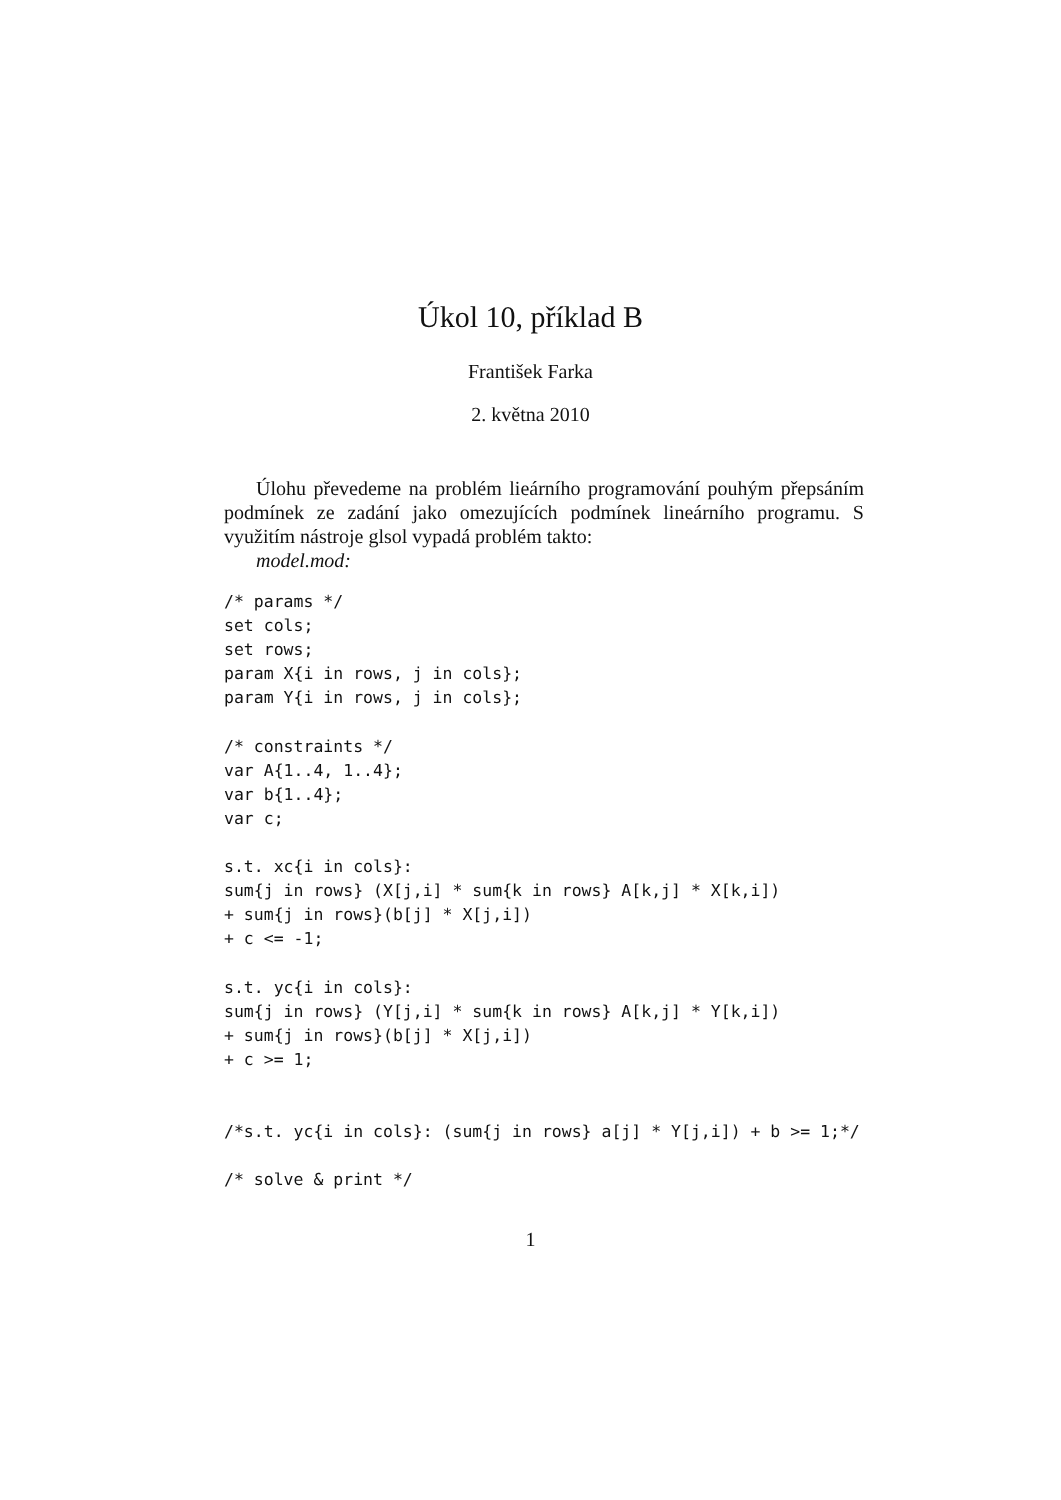Úkol 10, příklad B
František Farka
2. května 2010
Úlohu převedeme na problém lieárního programování pouhým přepsáním podmínek ze zadání jako omezujících podmínek lineárního programu. S využitím nástroje glsol vypadá problém takto:
model.mod:
/* params */
set cols;
set rows;
param X{i in rows, j in cols};
param Y{i in rows, j in cols};

/* constraints */
var A{1..4, 1..4};
var b{1..4};
var c;

s.t. xc{i in cols}:
sum{j in rows} (X[j,i] * sum{k in rows} A[k,j] * X[k,i])
+ sum{j in rows}(b[j] * X[j,i])
+ c <= -1;

s.t. yc{i in cols}:
sum{j in rows} (Y[j,i] * sum{k in rows} A[k,j] * Y[k,i])
+ sum{j in rows}(b[j] * X[j,i])
+ c >= 1;


/*s.t. yc{i in cols}: (sum{j in rows} a[j] * Y[j,i]) + b >= 1;*/

/* solve & print */
1